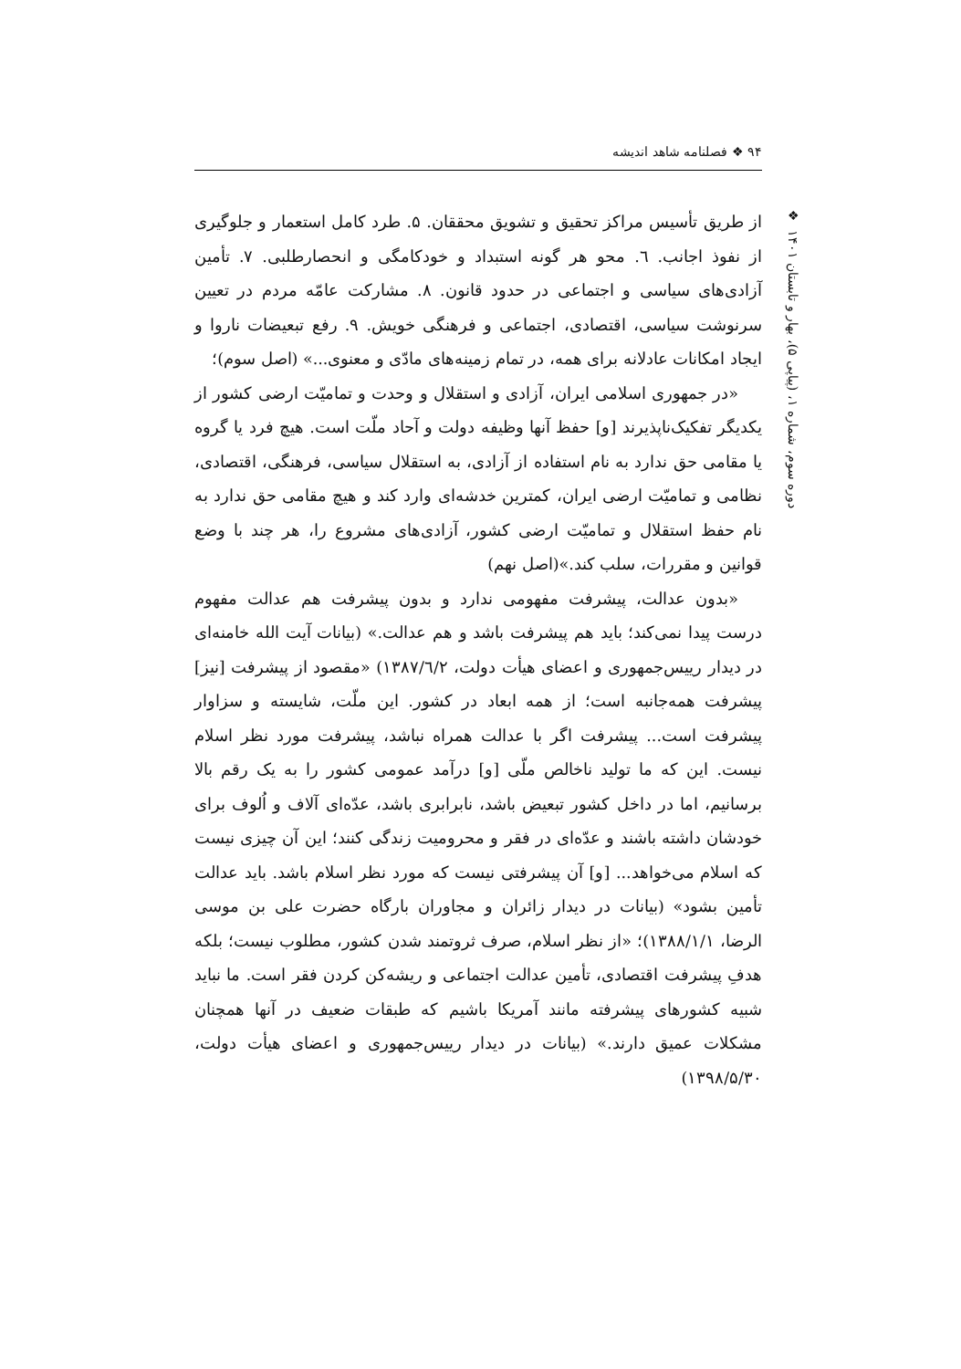۹۴ ❖ فصلنامه شاهد اندیشه
❖
دوره سوم، شماره ۱، (پیاپی ۵)، بهار و تابستان ۱۴۰۱
از طریق تأسیس مراکز تحقیق و تشویق محققان. ۵. طرد کامل استعمار و جلوگیری از نفوذ اجانب. ٦. محو هر گونه استبداد و خودکامگی و انحصارطلبی. ۷. تأمین آزادی‌های سیاسی و اجتماعی در حدود قانون. ۸. مشارکت عامّه مردم در تعیین سرنوشت سیاسی، اقتصادی، اجتماعی و فرهنگی خویش. ۹. رفع تبعیضات ناروا و ایجاد امکانات عادلانه برای همه، در تمام زمینه‌های مادّی و معنوی...» (اصل سوم)؛
«در جمهوری اسلامی ایران، آزادی و استقلال و وحدت و تمامیّت ارضی کشور از یکدیگر تفکیک‌ناپذیرند [و] حفظ آنها وظیفه دولت و آحاد ملّت است. هیچ فرد یا گروه یا مقامی حق ندارد به نام استفاده از آزادی، به استقلال سیاسی، فرهنگی، اقتصادی، نظامی و تمامیّت ارضی ایران، کمترین خدشه‌ای وارد کند و هیچ مقامی حق ندارد به نام حفظ استقلال و تمامیّت ارضی کشور، آزادی‌های مشروع را، هر چند با وضع قوانین و مقررات، سلب کند.»(اصل نهم)
«بدون عدالت، پیشرفت مفهومی ندارد و بدون پیشرفت هم عدالت مفهوم درست پیدا نمی‌کند؛ باید هم پیشرفت باشد و هم عدالت.» (بیانات آیت الله خامنه‌ای در دیدار رییس‌جمهوری و اعضای هیأت دولت، ۱۳۸۷/٦/۲) «مقصود از پیشرفت [نیز] پیشرفت همه‌جانبه است؛ از همه ابعاد در کشور. این ملّت، شایسته و سزاوار پیشرفت است... پیشرفت اگر با عدالت همراه نباشد، پیشرفت مورد نظر اسلام نیست. این که ما تولید ناخالص ملّی [و] درآمد عمومی کشور را به یک رقم بالا برسانیم، اما در داخل کشور تبعیض باشد، نابرابری باشد، عدّه‌ای آلاف و اُلوف برای خودشان داشته باشند و عدّه‌ای در فقر و محرومیت زندگی کنند؛ این آن چیزی نیست که اسلام می‌خواهد... [و] آن پیشرفتی نیست که مورد نظر اسلام باشد. باید عدالت تأمین بشود» (بیانات در دیدار زائران و مجاوران بارگاه حضرت علی بن موسی الرضا، ۱۳۸۸/۱/۱)؛ «از نظر اسلام، صرف ثروتمند شدن کشور، مطلوب نیست؛ بلکه هدفِ پیشرفت اقتصادی، تأمین عدالت اجتماعی و ریشه‌کن کردن فقر است. ما نباید شبیه کشورهای پیشرفته مانند آمریکا باشیم که طبقات ضعیف در آنها همچنان مشکلات عمیق دارند.» (بیانات در دیدار رییس‌جمهوری و اعضای هیأت دولت، ۱۳۹۸/۵/۳۰)